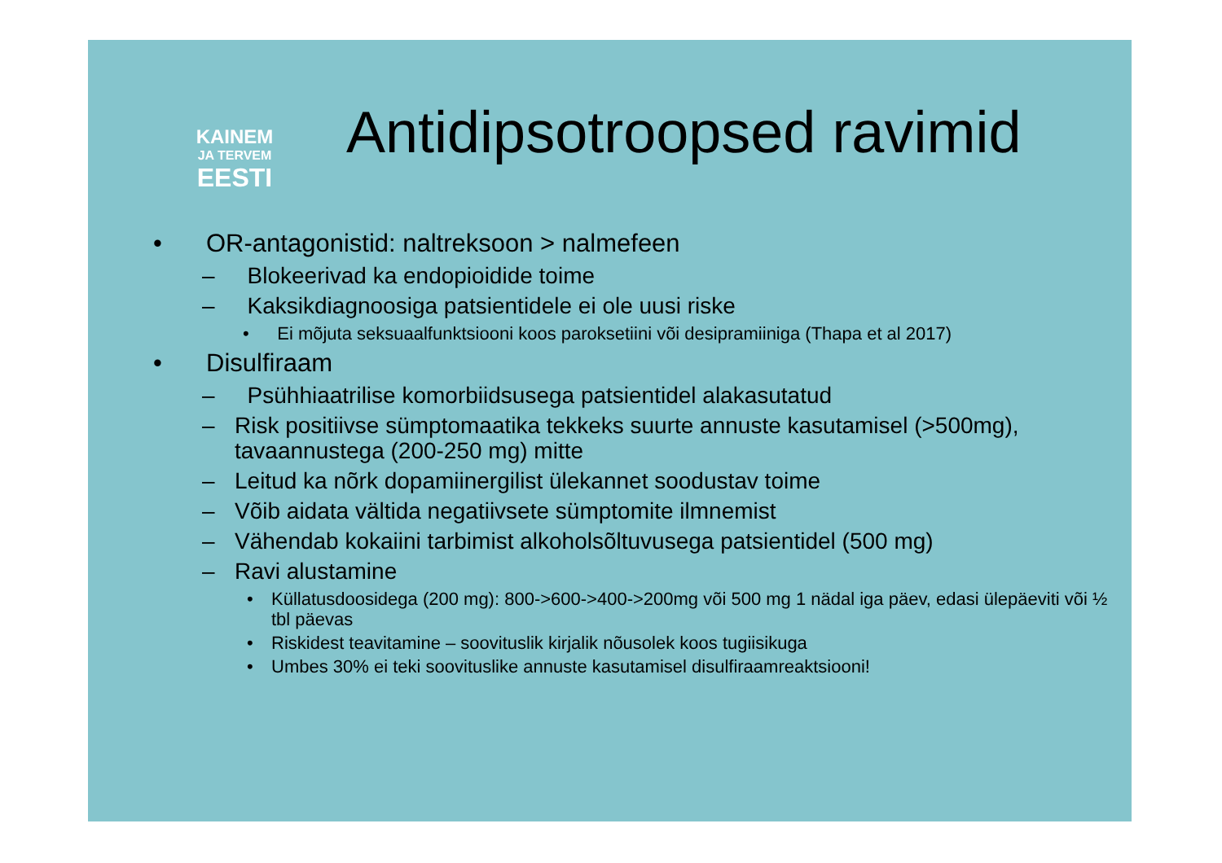KAINEM
JA TERVEM
EESTI
Antidipsotroopsed ravimid
• OR-antagonistid: naltreksoon > nalmefeen
– Blokeerivad ka endopioidide toime
– Kaksikdiagnoosiga patsientidele ei ole uusi riske
• Ei mõjuta seksuaalfunktsiooni koos paroksetiini või desipramiiniga (Thapa et al 2017)
• Disulfiraam
– Psühhiaatrilise komorbiidsusega patsientidel alakasutatud
– Risk positiivse sümptomaatika tekkeks suurte annuste kasutamisel (>500mg), tavaannustega (200-250 mg) mitte
– Leitud ka nõrk dopamiinergilist ülekannet soodustav toime
– Võib aidata vältida negatiivsete sümptomite ilmnemist
– Vähendab kokaiini tarbimist alkoholsõltuvusega patsientidel (500 mg)
– Ravi alustamine
• Küllatusdoosidega (200 mg): 800->600->400->200mg või 500 mg 1 nädal iga päev, edasi ülepäeviti või ½ tbl päevas
• Riskidest teavitamine – soovituslik kirjalik nõusolek koos tugiisikuga
• Umbes 30% ei teki soovituslike annuste kasutamisel disulfiraamreaktsiooni!